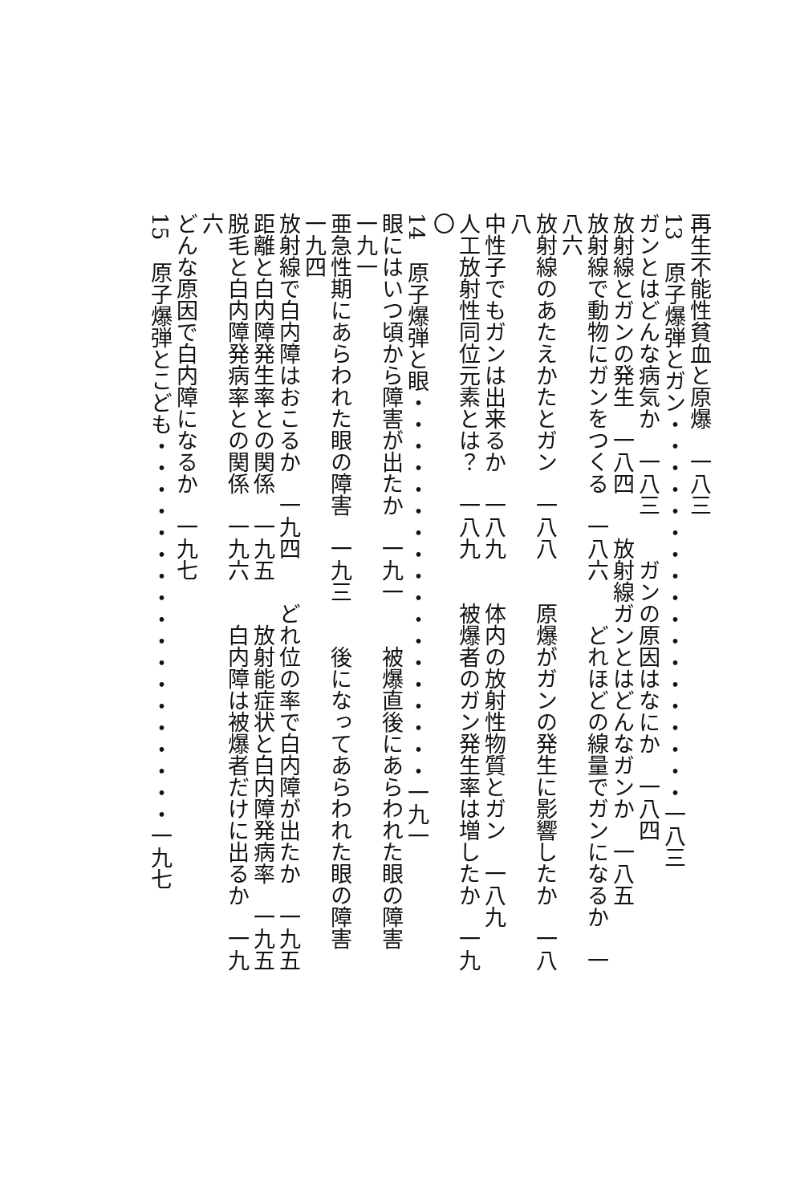再生不能性貧血と原爆　一八三
13　原子爆弾とガン・・・・・・・・・・・・・・・・・・一八三
ガンとはどんな病気か　一八三　　ガンの原因はなにか　一八四
放射線とガンの発生　一八四　　放射線ガンとはどんなガンか　一八五
放射線で動物にガンをつくる　一八六　　どれほどの線量でガンになるか　一八六
放射線のあたえかたとガン　一八八　　原爆がガンの発生に影響したか　一八八
中性子でもガンは出来るか　一八九　　体内の放射性物質とガン　一八九
人工放射性同位元素とは？　一八九　　被爆者のガン発生率は増したか　一九〇
14　原子爆弾と眼・・・・・・・・・・・・・・・・・・一九一
眼にはいつ頃から障害が出たか　一九一　　被爆直後にあらわれた眼の障害　一九一
亜急性期にあらわれた眼の障害　一九三　　後になってあらわれた眼の障害　一九四
放射線で白内障はおこるか　一九四　　どれ位の率で白内障が出たか　一九五
距離と白内障発生率との関係　一九五　　放射能症状と白内障発病率　一九五
脱毛と白内障発病率との関係　一九六　　白内障は被爆者だけに出るか　一九六
どんな原因で白内障になるか　一九七
15　原子爆弾とこども・・・・・・・・・・・・・・・・・・一九七